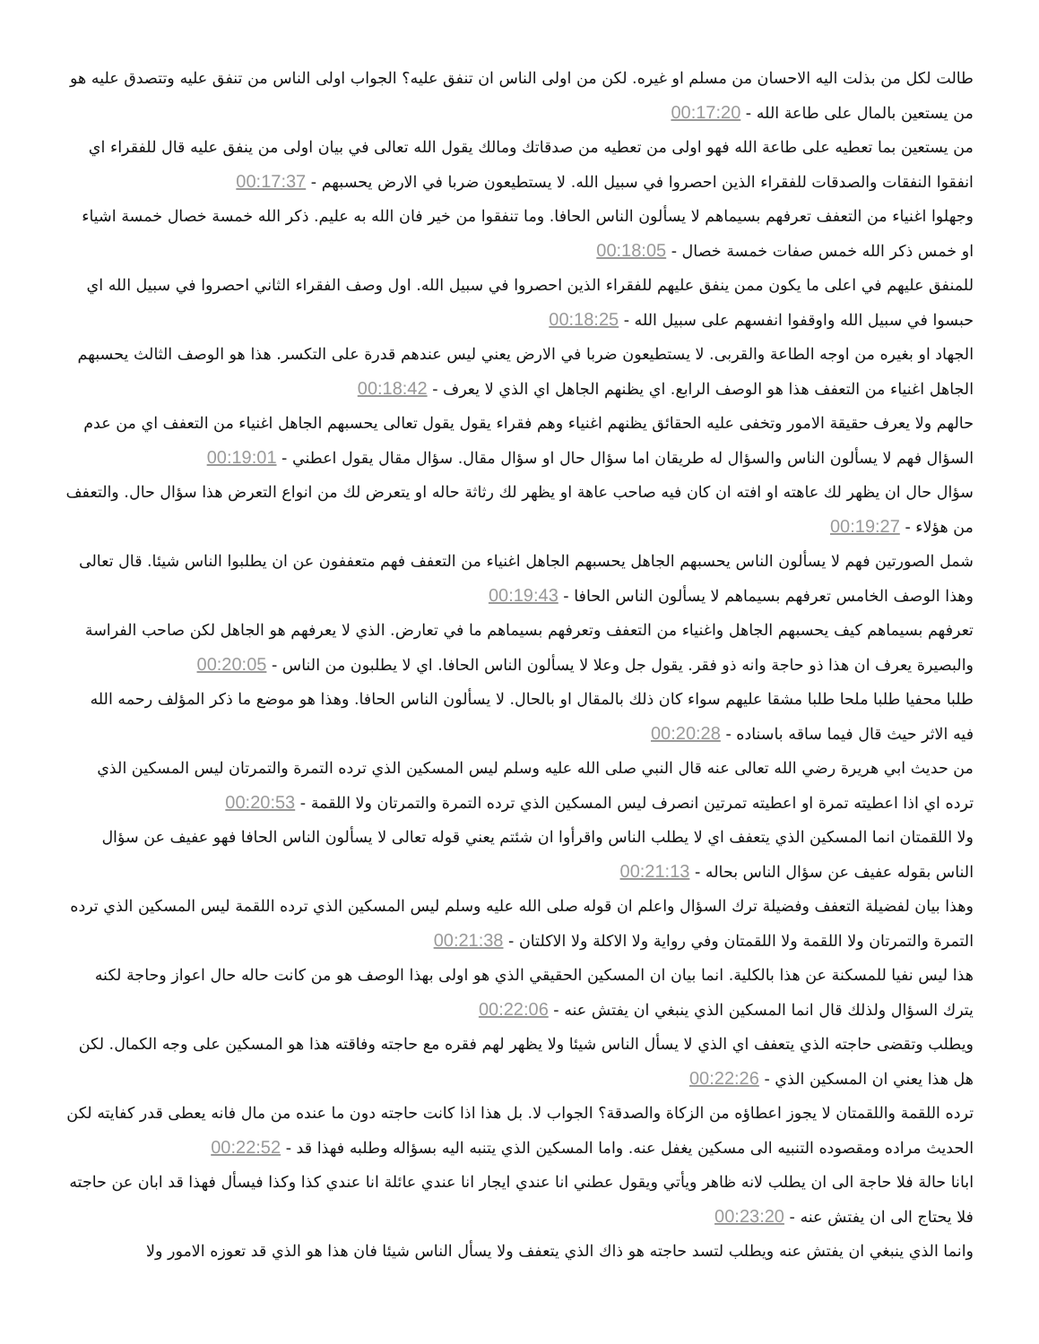طالت لكل من بذلت اليه الاحسان من مسلم او غيره. لكن من اولى الناس ان تنفق عليه؟ الجواب اولى الناس من تنفق عليه وتتصدق عليه هو من يستعين بالمال على طاعة الله - 00:17:20
من يستعين بما تعطيه على طاعة الله فهو اولى من تعطيه من صدقاتك ومالك يقول الله تعالى في بيان اولى من ينفق عليه قال للفقراء اي انفقوا النفقات والصدقات للفقراء الذين احصروا في سبيل الله. لا يستطيعون ضربا في الارض يحسبهم - 00:17:37
وجهلوا اغنياء من التعفف تعرفهم بسيماهم لا يسألون الناس الحافا. وما تنفقوا من خير فان الله به عليم. ذكر الله خمسة خصال خمسة اشياء او خمس ذكر الله خمس صفات خمسة خصال - 00:18:05
للمنفق عليهم في اعلى ما يكون ممن ينفق عليهم للفقراء الذين احصروا في سبيل الله. اول وصف الفقراء الثاني احصروا في سبيل الله اي حبسوا في سبيل الله واوقفوا انفسهم على سبيل الله - 00:18:25
الجهاد او بغيره من اوجه الطاعة والقربى. لا يستطيعون ضربا في الارض يعني ليس عندهم قدرة على التكسر. هذا هو الوصف الثالث يحسبهم الجاهل اغنياء من التعفف هذا هو الوصف الرابع. اي يظنهم الجاهل اي الذي لا يعرف - 00:18:42
حالهم ولا يعرف حقيقة الامور وتخفى عليه الحقائق يظنهم اغنياء وهم فقراء يقول يقول تعالى يحسبهم الجاهل اغنياء من التعفف اي من عدم السؤال فهم لا يسألون الناس والسؤال له طريقان اما سؤال حال او سؤال مقال. سؤال مقال يقول اعطني - 00:19:01
سؤال حال ان يظهر لك عاهته او افته ان كان فيه صاحب عاهة او يظهر لك رثاثة حاله او يتعرض لك من انواع التعرض هذا سؤال حال. والتعفف من هؤلاء - 00:19:27
شمل الصورتين فهم لا يسألون الناس يحسبهم الجاهل يحسبهم الجاهل اغنياء من التعفف فهم متعففون عن ان يطلبوا الناس شيئا. قال تعالى وهذا الوصف الخامس تعرفهم بسيماهم لا يسألون الناس الحافا - 00:19:43
تعرفهم بسيماهم كيف يحسبهم الجاهل واغنياء من التعفف وتعرفهم بسيماهم ما في تعارض. الذي لا يعرفهم هو الجاهل لكن صاحب الفراسة والبصيرة يعرف ان هذا ذو حاجة وانه ذو فقر. يقول جل وعلا لا يسألون الناس الحافا. اي لا يطلبون من الناس - 00:20:05
طلبا محفيا طلبا ملحا طلبا مشقا عليهم سواء كان ذلك بالمقال او بالحال. لا يسألون الناس الحافا. وهذا هو موضع ما ذكر المؤلف رحمه الله فيه الاثر حيث قال فيما ساقه باسناده - 00:20:28
من حديث ابي هريرة رضي الله تعالى عنه قال النبي صلى الله عليه وسلم ليس المسكين الذي ترده التمرة والتمرتان ليس المسكين الذي ترده اي اذا اعطيته تمرة او اعطيته تمرتين انصرف ليس المسكين الذي ترده التمرة والتمرتان ولا اللقمة - 00:20:53
ولا اللقمتان انما المسكين الذي يتعفف اي لا يطلب الناس واقرأوا ان شئتم يعني قوله تعالى لا يسألون الناس الحافا فهو عفيف عن سؤال الناس بقوله عفيف عن سؤال الناس بحاله - 00:21:13
وهذا بيان لفضيلة التعفف وفضيلة ترك السؤال واعلم ان قوله صلى الله عليه وسلم ليس المسكين الذي ترده اللقمة ليس المسكين الذي ترده التمرة والتمرتان ولا اللقمة ولا اللقمتان وفي رواية ولا الاكلة ولا الاكلتان - 00:21:38
هذا ليس نفيا للمسكنة عن هذا بالكلية. انما بيان ان المسكين الحقيقي الذي هو اولى بهذا الوصف هو من كانت حاله حال اعواز وحاجة لكنه يترك السؤال ولذلك قال انما المسكين الذي ينبغي ان يفتش عنه - 00:22:06
ويطلب وتقضى حاجته الذي يتعفف اي الذي لا يسأل الناس شيئا ولا يظهر لهم فقره مع حاجته وفاقته هذا هو المسكين على وجه الكمال. لكن هل هذا يعني ان المسكين الذي - 00:22:26
ترده اللقمة واللقمتان لا يجوز اعطاؤه من الزكاة والصدقة؟ الجواب لا. بل هذا اذا كانت حاجته دون ما عنده من مال فانه يعطى قدر كفايته لكن الحديث مراده ومقصوده التنبيه الى مسكين يغفل عنه. واما المسكين الذي يتنبه اليه بسؤاله وطلبه فهذا قد - 00:22:52
ابانا حالة فلا حاجة الى ان يطلب لانه ظاهر ويأتي ويقول عطني انا عندي ايجار انا عندي عائلة انا عندي كذا وكذا فيسأل فهذا قد ابان عن حاجته فلا يحتاج الى ان يفتش عنه - 00:23:20
وانما الذي ينبغي ان يفتش عنه ويطلب لتسد حاجته هو ذاك الذي يتعفف ولا يسأل الناس شيئا فان هذا هو الذي قد تعوزه الامور ولا